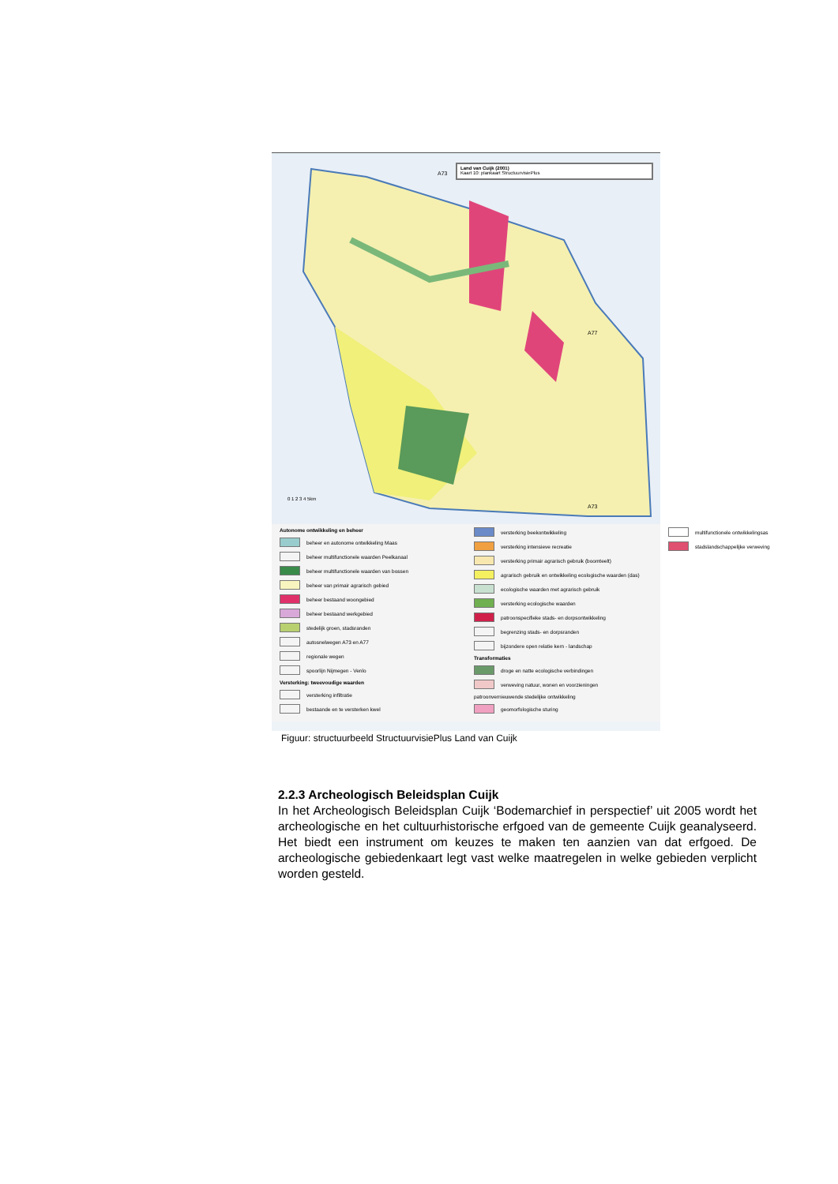Land van Cuijk (2001)
Kaart 10: plankaart StructuurvisiePlus
A73
A77
A73
0 1 2 3 4 5km
Autonome ontwikkeling en beheer
beheer en autonome ontwikkeling Maas
beheer multifunctionele waarden Peelkanaal
beheer multifunctionele waarden van bossen
beheer van primair agrarisch gebied
beheer bestaand woongebied
beheer bestaand werkgebied
stedelijk groen, stadsranden
autosnelwegen A73 en A77
regionale wegen
spoorlijn Nijmegen - Venlo
Versterking: tweevoudige waarden
versterking infiltratie
bestaande en te versterken kwel
versterking beekontwikkeling
versterking intensieve recreatie
versterking primair agrarisch gebruik (boomteelt)
agrarisch gebruik en ontwikkeling ecologische waarden (das)
ecologische waarden met agrarisch gebruik
versterking ecologische waarden
patroonspecifieke stads- en dorpsontwikkeling
begrenzing stads- en dorpsranden
bijzondere open relatie kern - landschap
Transformaties
droge en natte ecologische verbindingen
verweving natuur, wonen en voorzieningen
patroonvernieuwende stedelijke ontwikkeling
geomorfologische sturing
multifunctionele ontwikkelingsas
stadslandschappelijke verweving
Figuur: structuurbeeld StructuurvisiePlus Land van Cuijk
2.2.3 Archeologisch Beleidsplan Cuijk
In het Archeologisch Beleidsplan Cuijk ‘Bodemarchief in perspectief’ uit 2005 wordt het archeologische en het cultuurhistorische erfgoed van de gemeente Cuijk geanalyseerd. Het biedt een instrument om keuzes te maken ten aanzien van dat erfgoed. De archeologische gebiedenkaart legt vast welke maatregelen in welke gebieden verplicht worden gesteld.